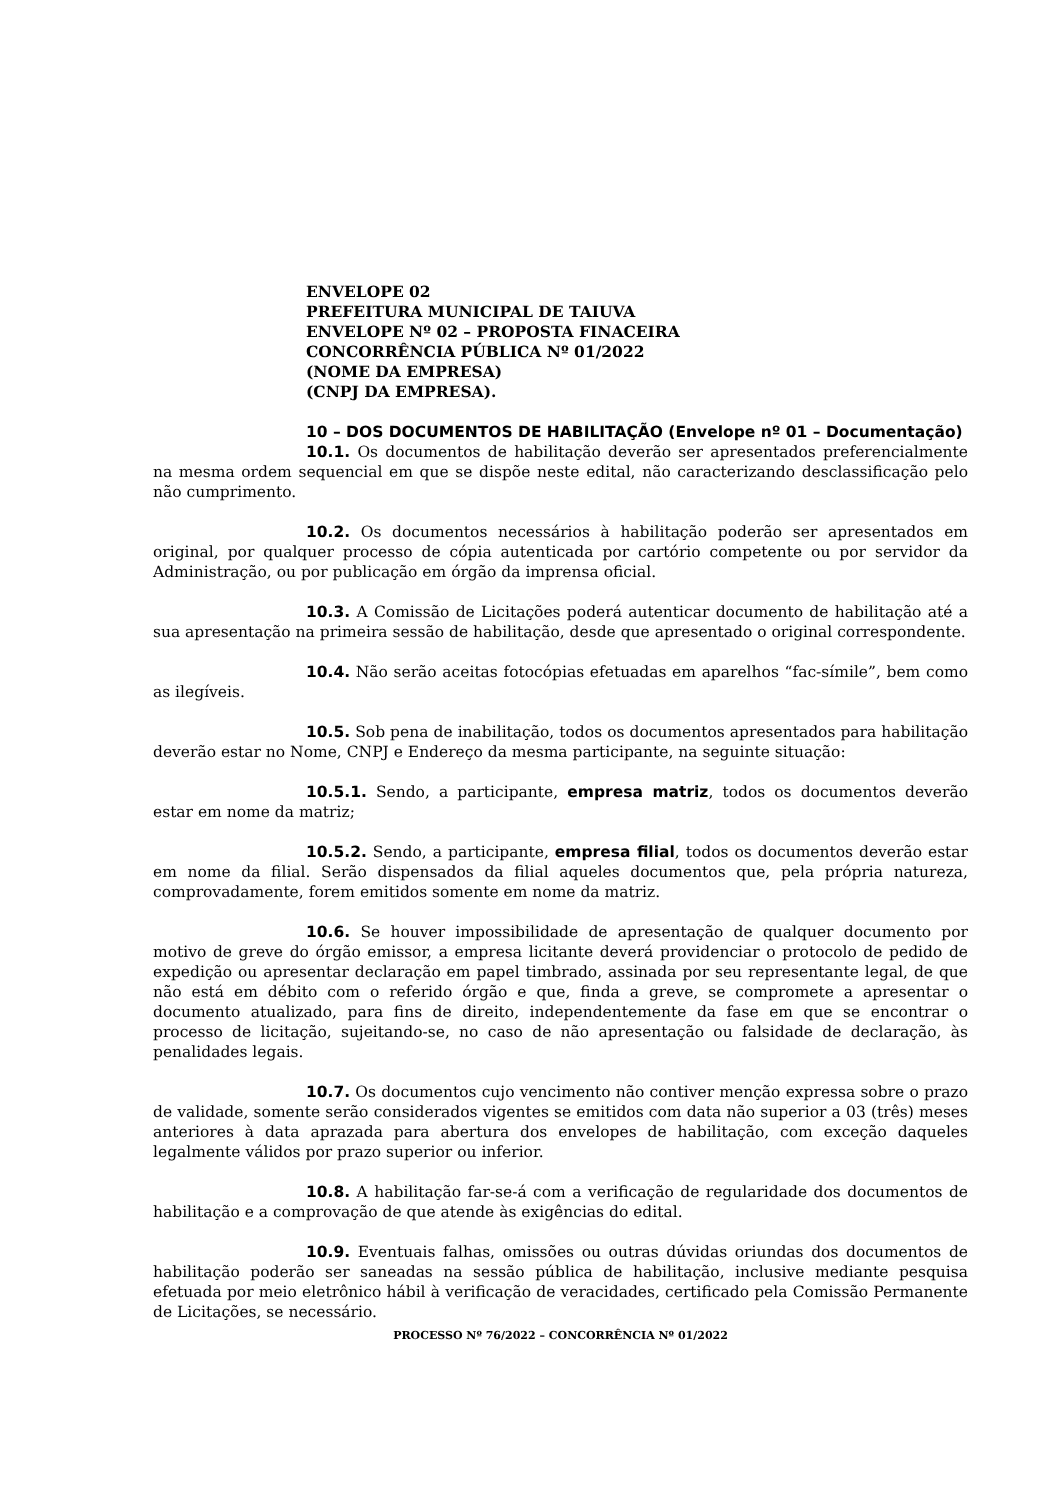ENVELOPE 02
PREFEITURA MUNICIPAL DE TAIUVA
ENVELOPE Nº 02 – PROPOSTA FINACEIRA
CONCORRÊNCIA PÚBLICA Nº 01/2022
(NOME DA EMPRESA)
(CNPJ DA EMPRESA).
10 – DOS DOCUMENTOS DE HABILITAÇÃO (Envelope nº 01 – Documentação)
10.1. Os documentos de habilitação deverão ser apresentados preferencialmente na mesma ordem sequencial em que se dispõe neste edital, não caracterizando desclassificação pelo não cumprimento.
10.2. Os documentos necessários à habilitação poderão ser apresentados em original, por qualquer processo de cópia autenticada por cartório competente ou por servidor da Administração, ou por publicação em órgão da imprensa oficial.
10.3. A Comissão de Licitações poderá autenticar documento de habilitação até a sua apresentação na primeira sessão de habilitação, desde que apresentado o original correspondente.
10.4. Não serão aceitas fotocópias efetuadas em aparelhos “fac-símile”, bem como as ilegíveis.
10.5. Sob pena de inabilitação, todos os documentos apresentados para habilitação deverão estar no Nome, CNPJ e Endereço da mesma participante, na seguinte situação:
10.5.1. Sendo, a participante, empresa matriz, todos os documentos deverão estar em nome da matriz;
10.5.2. Sendo, a participante, empresa filial, todos os documentos deverão estar em nome da filial. Serão dispensados da filial aqueles documentos que, pela própria natureza, comprovadamente, forem emitidos somente em nome da matriz.
10.6. Se houver impossibilidade de apresentação de qualquer documento por motivo de greve do órgão emissor, a empresa licitante deverá providenciar o protocolo de pedido de expedição ou apresentar declaração em papel timbrado, assinada por seu representante legal, de que não está em débito com o referido órgão e que, finda a greve, se compromete a apresentar o documento atualizado, para fins de direito, independentemente da fase em que se encontrar o processo de licitação, sujeitando-se, no caso de não apresentação ou falsidade de declaração, às penalidades legais.
10.7. Os documentos cujo vencimento não contiver menção expressa sobre o prazo de validade, somente serão considerados vigentes se emitidos com data não superior a 03 (três) meses anteriores à data aprazada para abertura dos envelopes de habilitação, com exceção daqueles legalmente válidos por prazo superior ou inferior.
10.8. A habilitação far-se-á com a verificação de regularidade dos documentos de habilitação e a comprovação de que atende às exigências do edital.
10.9. Eventuais falhas, omissões ou outras dúvidas oriundas dos documentos de habilitação poderão ser saneadas na sessão pública de habilitação, inclusive mediante pesquisa efetuada por meio eletrônico hábil à verificação de veracidades, certificado pela Comissão Permanente de Licitações, se necessário.
PROCESSO Nº 76/2022 – CONCORRÊNCIA Nº 01/2022